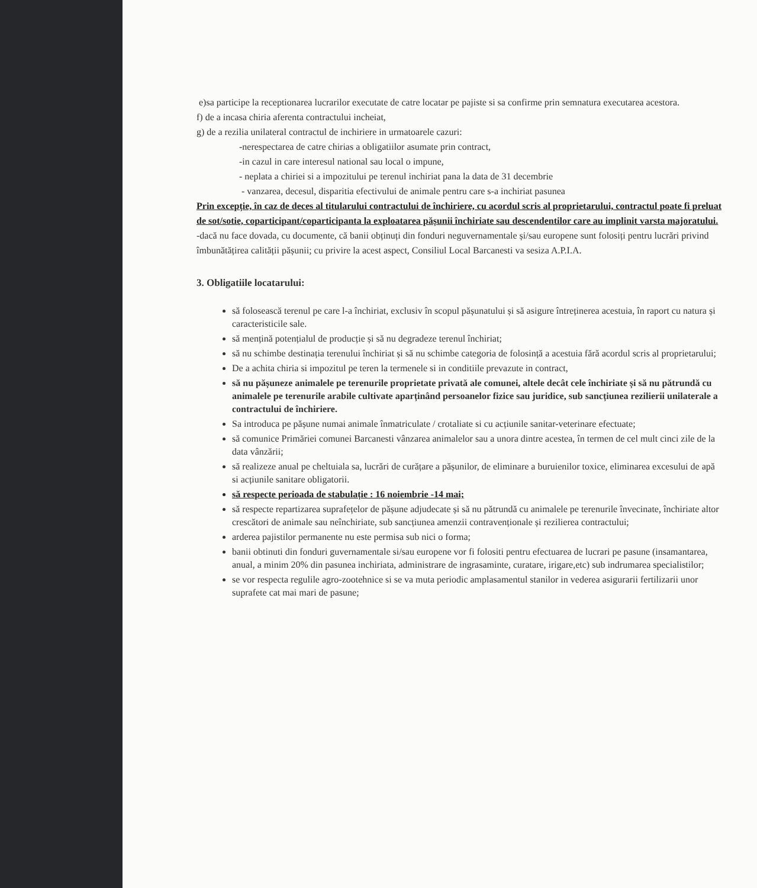e)sa participe la receptionarea lucrarilor executate de catre locatar pe pajiste si sa confirme prin semnatura executarea acestora.
f) de a incasa chiria aferenta contractului incheiat,
g) de a rezilia unilateral contractul de inchiriere in urmatoarele cazuri:
-nerespectarea de catre chirias a obligatiilor asumate prin contract,
-in cazul in care interesul national sau local o impune,
- neplata a chiriei si a impozitului pe terenul inchiriat pana la data de 31 decembrie
- vanzarea, decesul, disparitia efectivului de animale pentru care s-a inchiriat pasunea
Prin excepție, în caz de deces al titularului contractului de închiriere, cu acordul scris al proprietarului, contractul poate fi preluat de sot/sotie, coparticipant/coparticipanta la exploatarea pășunii închiriate sau descendentilor care au implinit varsta majoratului.
-dacă nu face dovada, cu documente, că banii obținuți din fonduri neguvernamentale și/sau europene sunt folosiți pentru lucrări privind îmbunătățirea calității pășunii; cu privire la acest aspect, Consiliul Local Barcanesti va sesiza A.P.I.A.
3. Obligatiile locatarului:
să folosească terenul pe care l-a închiriat, exclusiv în scopul pășunatului și să asigure întreținerea acestuia, în raport cu natura și caracteristicile sale.
să mențină potențialul de producție și să nu degradeze terenul închiriat;
să nu schimbe destinația terenului închiriat și să nu schimbe categoria de folosință a acestuia fără acordul scris al proprietarului;
De a achita chiria si impozitul pe teren la termenele si in conditiile prevazute in contract,
să nu pășuneze animalele pe terenurile proprietate privată ale comunei, altele decât cele închiriate și să nu pătrundă cu animalele pe terenurile arabile cultivate aparținând persoanelor fizice sau juridice, sub sancțiunea rezilierii unilaterale a contractului de închiriere.
Sa introduca pe pășune numai animale înmatriculate / crotaliate si cu acțiunile sanitar-veterinare efectuate;
să comunice Primăriei comunei Barcanesti vânzarea animalelor sau a unora dintre acestea, în termen de cel mult cinci zile de la data vânzării;
să realizeze anual pe cheltuiala sa, lucrări de curățare a pășunilor, de eliminare a buruienilor toxice, eliminarea excesului de apă si acțiunile sanitare obligatorii.
să respecte perioada de stabulație : 16 noiembrie -14 mai;
să respecte repartizarea suprafețelor de pășune adjudecate și să nu pătrundă cu animalele pe terenurile învecinate, închiriate altor crescători de animale sau neînchiriate, sub sancțiunea amenzii contravenționale și rezilierea contractului;
arderea pajistilor permanente nu este permisa sub nici o forma;
banii obtinuti din fonduri guvernamentale si/sau europene vor fi folositi pentru efectuarea de lucrari pe pasune (insamantarea, anual, a minim 20% din pasunea inchiriata, administrare de ingrasaminte, curatare, irigare,etc) sub indrumarea specialistilor;
se vor respecta regulile agro-zootehnice si se va muta periodic amplasamentul stanilor in vederea asigurarii fertilizarii unor suprafete cat mai mari de pasune;